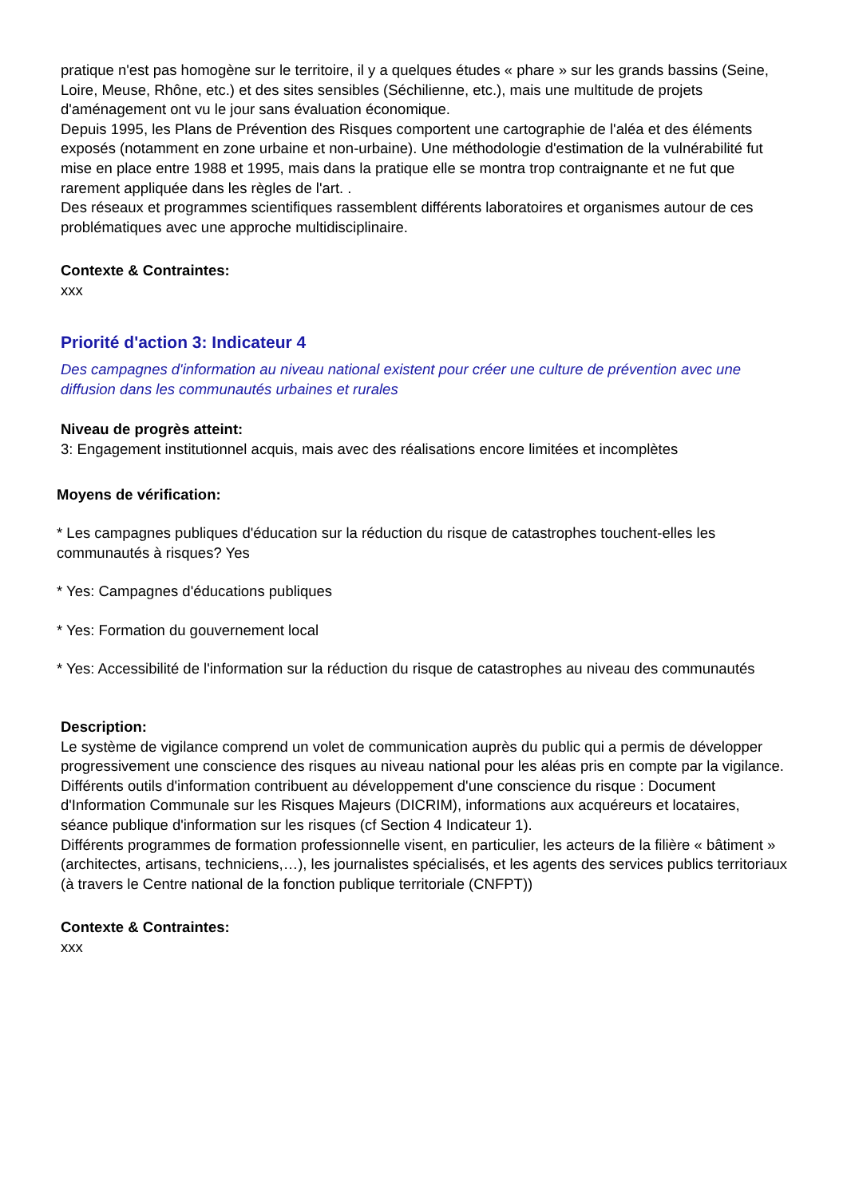pratique n'est pas homogène sur le territoire, il y a quelques études « phare » sur les grands bassins (Seine, Loire, Meuse, Rhône, etc.) et des sites sensibles (Séchilienne, etc.), mais une multitude de projets d'aménagement ont vu le jour sans évaluation économique.
Depuis 1995, les Plans de Prévention des Risques comportent une cartographie de l'aléa et des éléments exposés (notamment en zone urbaine et non-urbaine). Une méthodologie d'estimation de la vulnérabilité fut mise en place entre 1988 et 1995, mais dans la pratique elle se montra trop contraignante et ne fut que rarement appliquée dans les règles de l'art. .
Des réseaux et programmes scientifiques rassemblent différents laboratoires et organismes autour de ces problématiques avec une approche multidisciplinaire.
Contexte & Contraintes:
xxx
Priorité d'action 3: Indicateur 4
Des campagnes d'information au niveau national existent pour créer une culture de prévention avec une diffusion dans les communautés urbaines et rurales
Niveau de progrès atteint:
3: Engagement institutionnel acquis, mais avec des réalisations encore limitées et incomplètes
Moyens de vérification:
* Les campagnes publiques d'éducation sur la réduction du risque de catastrophes touchent-elles les communautés à risques? Yes
* Yes: Campagnes d'éducations publiques
* Yes: Formation du gouvernement local
* Yes: Accessibilité de l'information sur la réduction du risque de catastrophes au niveau des communautés
Description:
Le système de vigilance comprend un volet de communication auprès du public qui a permis de développer progressivement une conscience des risques au niveau national pour les aléas pris en compte par la vigilance.
Différents outils d'information contribuent au développement d'une conscience du risque : Document d'Information Communale sur les Risques Majeurs (DICRIM), informations aux acquéreurs et locataires, séance publique d'information sur les risques (cf Section 4 Indicateur 1).
Différents programmes de formation professionnelle visent, en particulier, les acteurs de la filière « bâtiment » (architectes, artisans, techniciens,…), les journalistes spécialisés, et les agents des services publics territoriaux (à travers le Centre national de la fonction publique territoriale (CNFPT))
Contexte & Contraintes:
xxx